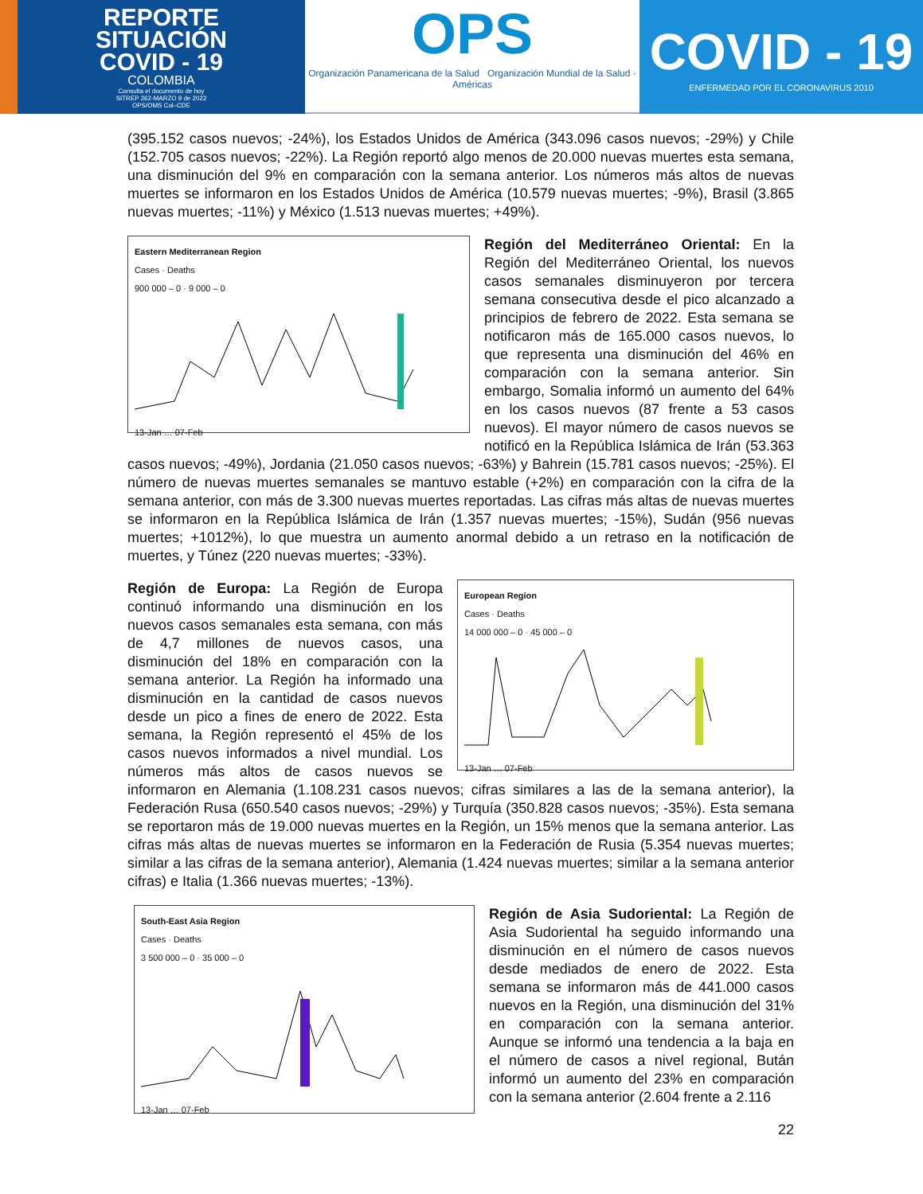REPORTE
SITUACIÓN
COVID - 19
COLOMBIA
Consulta el documento de hoy
SITREP 262-MARZO 9 de 2022
OPS/OMS Col–CDE
OPS
Organización Panamericana de la Salud Organización Mundial de la Salud · Américas
COVID - 19
ENFERMEDAD POR EL CORONAVIRUS 2010
(395.152 casos nuevos; -24%), los Estados Unidos de América (343.096 casos nuevos; -29%) y Chile (152.705 casos nuevos; -22%). La Región reportó algo menos de 20.000 nuevas muertes esta semana, una disminución del 9% en comparación con la semana anterior. Los números más altos de nuevas muertes se informaron en los Estados Unidos de América (10.579 nuevas muertes; -9%), Brasil (3.865 nuevas muertes; -11%) y México (1.513 nuevas muertes; +49%).
Eastern Mediterranean Region
Cases · Deaths
900 000 – 0 · 9 000 – 0
13-Jan … 07-Feb
Región del Mediterráneo Oriental: En la Región del Mediterráneo Oriental, los nuevos casos semanales disminuyeron por tercera semana consecutiva desde el pico alcanzado a principios de febrero de 2022. Esta semana se notificaron más de 165.000 casos nuevos, lo que representa una disminución del 46% en comparación con la semana anterior. Sin embargo, Somalia informó un aumento del 64% en los casos nuevos (87 frente a 53 casos nuevos). El mayor número de casos nuevos se notificó en la República Islámica de Irán (53.363 casos nuevos; -49%), Jordania (21.050 casos nuevos; -63%) y Bahrein (15.781 casos nuevos; -25%). El número de nuevas muertes semanales se mantuvo estable (+2%) en comparación con la cifra de la semana anterior, con más de 3.300 nuevas muertes reportadas. Las cifras más altas de nuevas muertes se informaron en la República Islámica de Irán (1.357 nuevas muertes; -15%), Sudán (956 nuevas muertes; +1012%), lo que muestra un aumento anormal debido a un retraso en la notificación de muertes, y Túnez (220 nuevas muertes; -33%).
European Region
Cases · Deaths
14 000 000 – 0 · 45 000 – 0
13-Jan … 07-Feb
Región de Europa: La Región de Europa continuó informando una disminución en los nuevos casos semanales esta semana, con más de 4,7 millones de nuevos casos, una disminución del 18% en comparación con la semana anterior. La Región ha informado una disminución en la cantidad de casos nuevos desde un pico a fines de enero de 2022. Esta semana, la Región representó el 45% de los casos nuevos informados a nivel mundial. Los números más altos de casos nuevos se informaron en Alemania (1.108.231 casos nuevos; cifras similares a las de la semana anterior), la Federación Rusa (650.540 casos nuevos; -29%) y Turquía (350.828 casos nuevos; -35%). Esta semana se reportaron más de 19.000 nuevas muertes en la Región, un 15% menos que la semana anterior. Las cifras más altas de nuevas muertes se informaron en la Federación de Rusia (5.354 nuevas muertes; similar a las cifras de la semana anterior), Alemania (1.424 nuevas muertes; similar a la semana anterior cifras) e Italia (1.366 nuevas muertes; -13%).
South-East Asia Region
Cases · Deaths
3 500 000 – 0 · 35 000 – 0
13-Jan … 07-Feb
Región de Asia Sudoriental: La Región de Asia Sudoriental ha seguido informando una disminución en el número de casos nuevos desde mediados de enero de 2022. Esta semana se informaron más de 441.000 casos nuevos en la Región, una disminución del 31% en comparación con la semana anterior. Aunque se informó una tendencia a la baja en el número de casos a nivel regional, Bután informó un aumento del 23% en comparación con la semana anterior (2.604 frente a 2.116
22